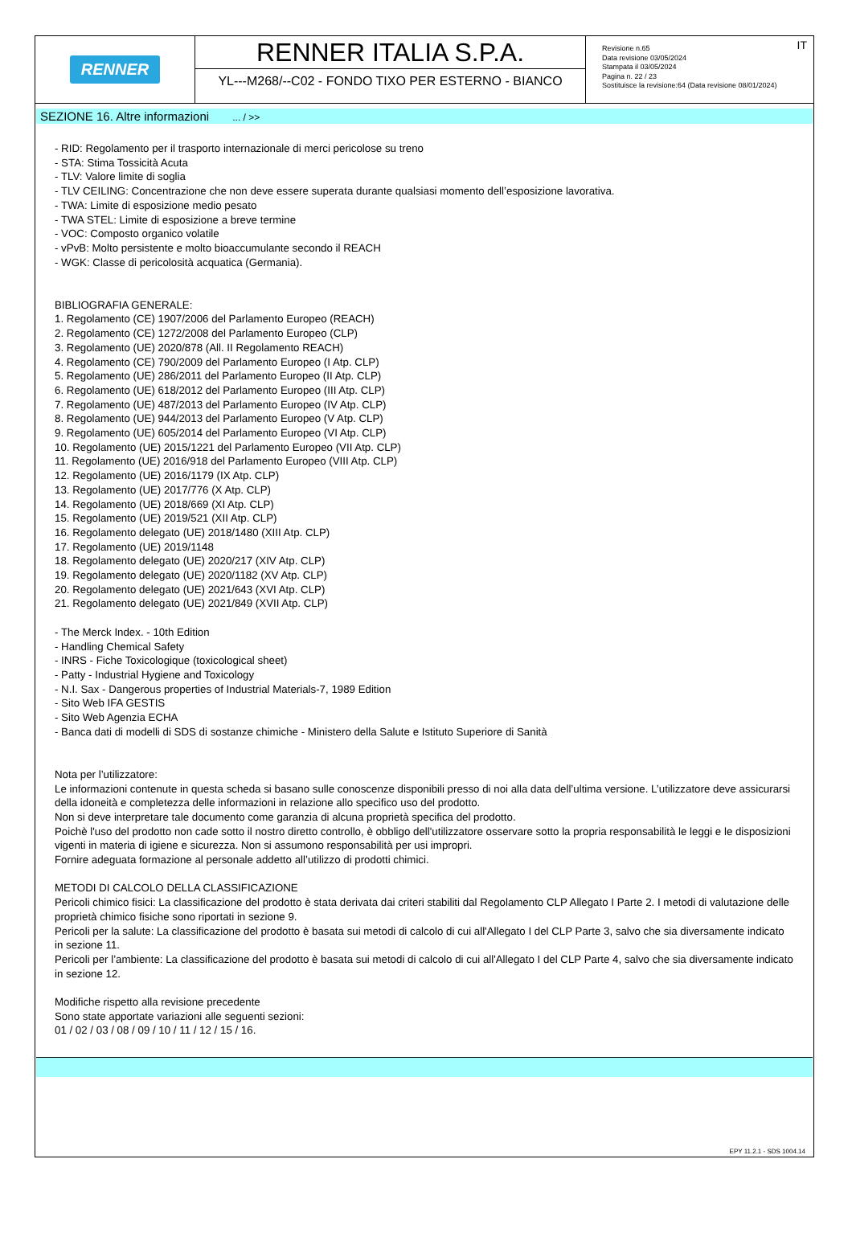RENNER
RENNER ITALIA S.P.A.
YL---M268/--C02 - FONDO TIXO PER ESTERNO - BIANCO
IT Revisione n.65
Data revisione 03/05/2024
Stampata il 03/05/2024
Pagina n. 22 / 23
Sostituisce la revisione:64 (Data revisione 08/01/2024)
SEZIONE 16. Altre informazioni ... / >>
- RID: Regolamento per il trasporto internazionale di merci pericolose su treno
- STA: Stima Tossicità Acuta
- TLV: Valore limite di soglia
- TLV CEILING: Concentrazione che non deve essere superata durante qualsiasi momento dell’esposizione lavorativa.
- TWA: Limite di esposizione medio pesato
- TWA STEL: Limite di esposizione a breve termine
- VOC: Composto organico volatile
- vPvB: Molto persistente e molto bioaccumulante secondo il REACH
- WGK: Classe di pericolosità acquatica (Germania).
BIBLIOGRAFIA GENERALE:
1. Regolamento (CE) 1907/2006 del Parlamento Europeo (REACH)
2. Regolamento (CE) 1272/2008 del Parlamento Europeo (CLP)
3. Regolamento (UE) 2020/878 (All. II Regolamento REACH)
4. Regolamento (CE) 790/2009 del Parlamento Europeo (I Atp. CLP)
5. Regolamento (UE) 286/2011 del Parlamento Europeo (II Atp. CLP)
6. Regolamento (UE) 618/2012 del Parlamento Europeo (III Atp. CLP)
7. Regolamento (UE) 487/2013 del Parlamento Europeo (IV Atp. CLP)
8. Regolamento (UE) 944/2013 del Parlamento Europeo (V Atp. CLP)
9. Regolamento (UE) 605/2014 del Parlamento Europeo (VI Atp. CLP)
10. Regolamento (UE) 2015/1221 del Parlamento Europeo (VII Atp. CLP)
11. Regolamento (UE) 2016/918 del Parlamento Europeo (VIII Atp. CLP)
12. Regolamento (UE) 2016/1179 (IX Atp. CLP)
13. Regolamento (UE) 2017/776 (X Atp. CLP)
14. Regolamento (UE) 2018/669 (XI Atp. CLP)
15. Regolamento (UE) 2019/521 (XII Atp. CLP)
16. Regolamento delegato (UE) 2018/1480 (XIII Atp. CLP)
17. Regolamento (UE) 2019/1148
18. Regolamento delegato (UE) 2020/217 (XIV Atp. CLP)
19. Regolamento delegato (UE) 2020/1182 (XV Atp. CLP)
20. Regolamento delegato (UE) 2021/643 (XVI Atp. CLP)
21. Regolamento delegato (UE) 2021/849 (XVII Atp. CLP)
- The Merck Index. - 10th Edition
- Handling Chemical Safety
- INRS - Fiche Toxicologique (toxicological sheet)
- Patty - Industrial Hygiene and Toxicology
- N.I. Sax - Dangerous properties of Industrial Materials-7, 1989 Edition
- Sito Web IFA GESTIS
- Sito Web Agenzia ECHA
- Banca dati di modelli di SDS di sostanze chimiche - Ministero della Salute e Istituto Superiore di Sanità
Nota per l’utilizzatore:
Le informazioni contenute in questa scheda si basano sulle conoscenze disponibili presso di noi alla data dell’ultima versione. L’utilizzatore deve assicurarsi della idoneità e completezza delle informazioni in relazione allo specifico uso del prodotto.
Non si deve interpretare tale documento come garanzia di alcuna proprietà specifica del prodotto.
Poichè l'uso del prodotto non cade sotto il nostro diretto controllo, è obbligo dell'utilizzatore osservare sotto la propria responsabilità le leggi e le disposizioni vigenti in materia di igiene e sicurezza. Non si assumono responsabilità per usi impropri.
Fornire adeguata formazione al personale addetto all’utilizzo di prodotti chimici.
METODI DI CALCOLO DELLA CLASSIFICAZIONE
Pericoli chimico fisici: La classificazione del prodotto è stata derivata dai criteri stabiliti dal Regolamento CLP Allegato I Parte 2. I metodi di valutazione delle proprietà chimico fisiche sono riportati in sezione 9.
Pericoli per la salute: La classificazione del prodotto è basata sui metodi di calcolo di cui all'Allegato I del CLP Parte 3, salvo che sia diversamente indicato in sezione 11.
Pericoli per l’ambiente: La classificazione del prodotto è basata sui metodi di calcolo di cui all'Allegato I del CLP Parte 4, salvo che sia diversamente indicato in sezione 12.
Modifiche rispetto alla revisione precedente
Sono state apportate variazioni alle seguenti sezioni:
01 / 02 / 03 / 08 / 09 / 10 / 11 / 12 / 15 / 16.
EPY 11.2.1 - SDS 1004.14